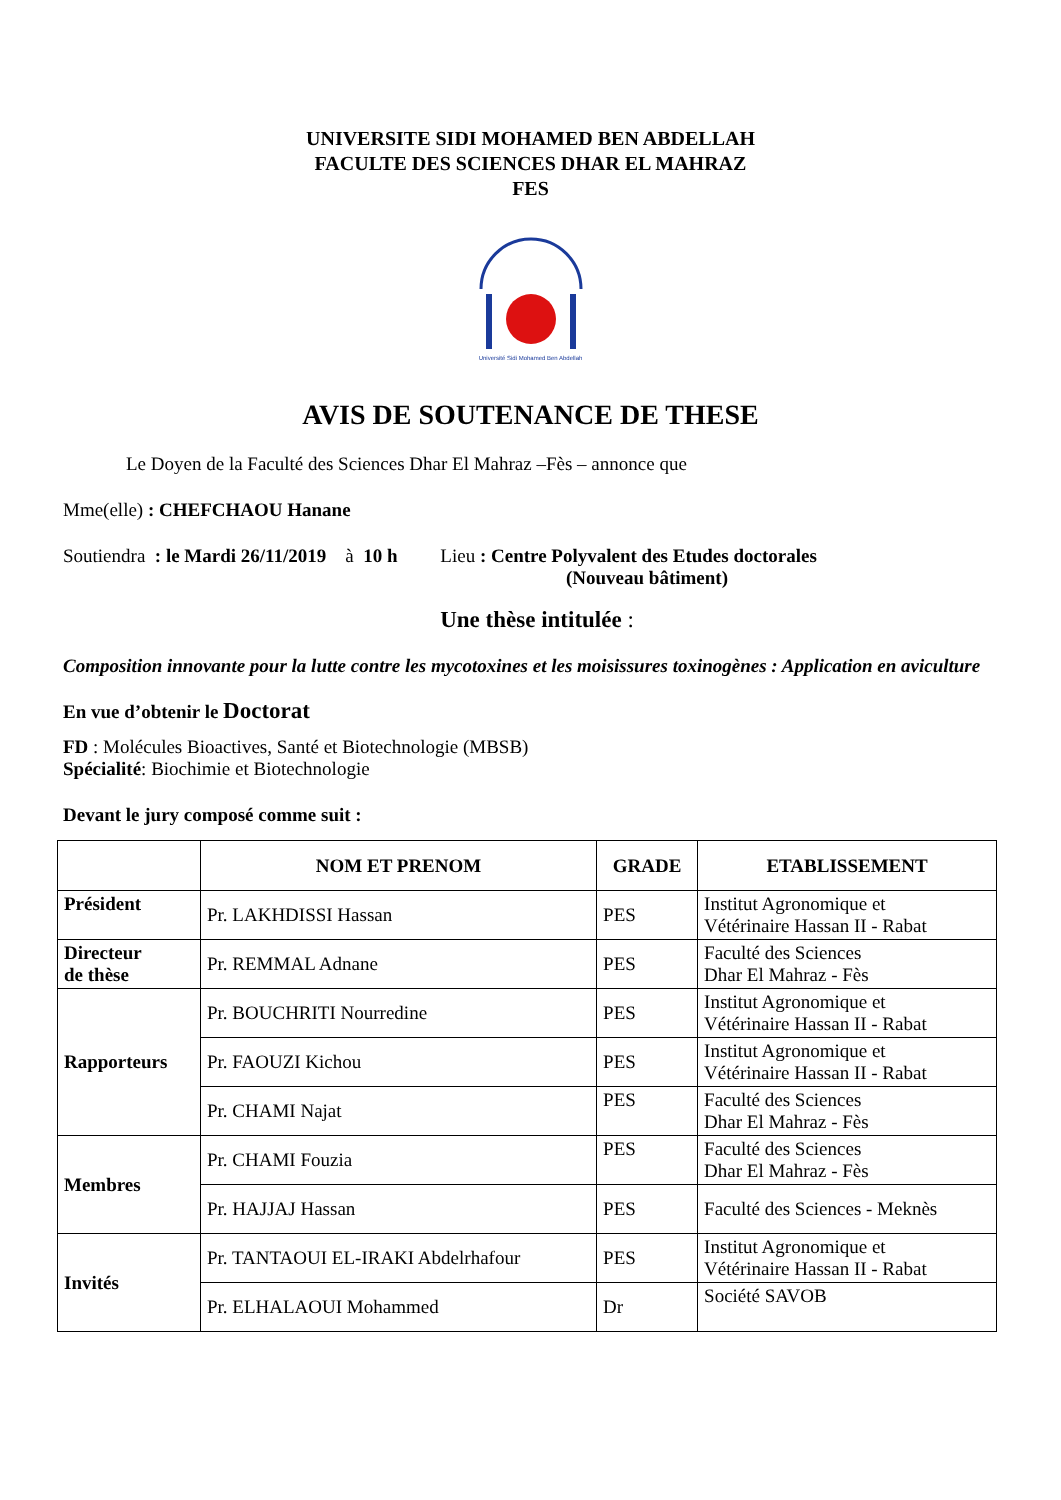UNIVERSITE SIDI MOHAMED BEN ABDELLAH
FACULTE DES SCIENCES DHAR EL MAHRAZ
FES
Université Sidi Mohamed Ben Abdellah
AVIS DE SOUTENANCE DE THESE
Le Doyen de la Faculté des Sciences Dhar El Mahraz –Fès – annonce que
Mme(elle) : CHEFCHAOU Hanane
Soutiendra : le Mardi 26/11/2019 à 10 h Lieu : Centre Polyvalent des Etudes doctorales
(Nouveau bâtiment)
Une thèse intitulée :
Composition innovante pour la lutte contre les mycotoxines et les moisissures toxinogènes : Application en aviculture
En vue d’obtenir le Doctorat
FD : Molécules Bioactives, Santé et Biotechnologie (MBSB)
Spécialité: Biochimie et Biotechnologie
Devant le jury composé comme suit :
| | NOM ET PRENOM | GRADE | ETABLISSEMENT |
| --- | --- | --- | --- |
| Président | Pr. LAKHDISSI Hassan | PES | Institut Agronomique et Vétérinaire Hassan II - Rabat |
| Directeur de thèse | Pr. REMMAL Adnane | PES | Faculté des Sciences Dhar El Mahraz - Fès |
| Rapporteurs | Pr. BOUCHRITI Nourredine | PES | Institut Agronomique et Vétérinaire Hassan II - Rabat |
| | Pr. FAOUZI Kichou | PES | Institut Agronomique et Vétérinaire Hassan II - Rabat |
| | Pr. CHAMI Najat | PES | Faculté des Sciences Dhar El Mahraz - Fès |
| Membres | Pr. CHAMI Fouzia | PES | Faculté des Sciences Dhar El Mahraz - Fès |
| | Pr. HAJJAJ Hassan | PES | Faculté des Sciences - Meknès |
| Invités | Pr. TANTAOUI EL-IRAKI Abdelrhafour | PES | Institut Agronomique et Vétérinaire Hassan II - Rabat |
| | Pr. ELHALAOUI Mohammed | Dr | Société SAVOB |